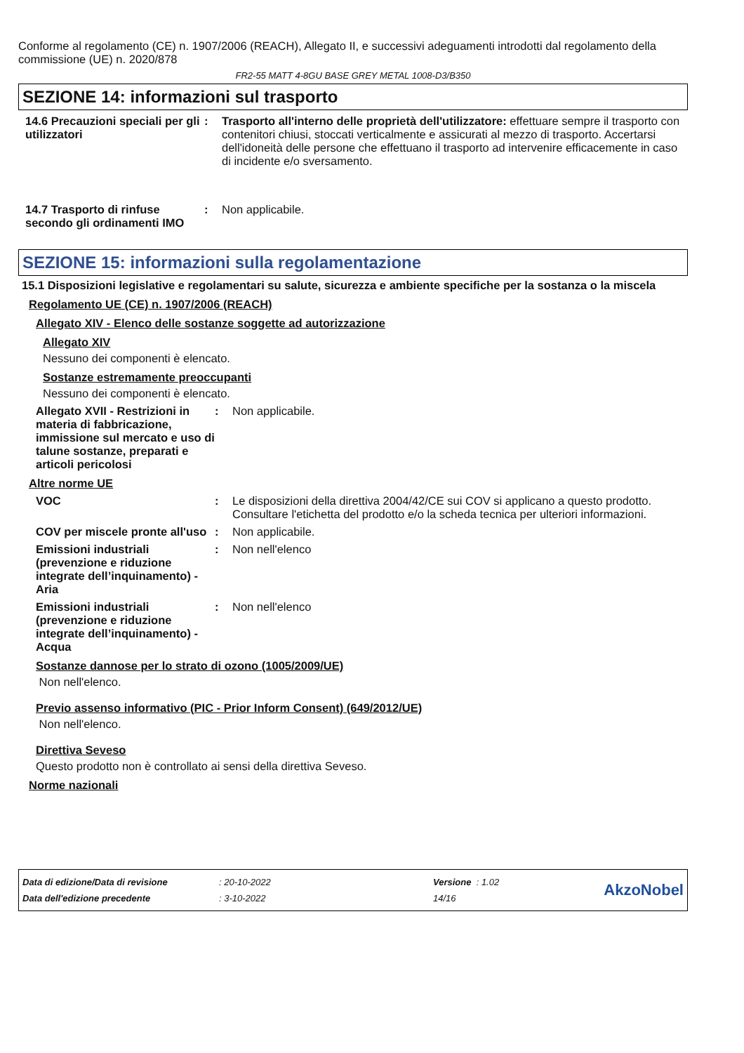Conforme al regolamento (CE) n. 1907/2006 (REACH), Allegato II, e successivi adeguamenti introdotti dal regolamento della commissione (UE) n. 2020/878
FR2-55 MATT 4-8GU BASE GREY METAL 1008-D3/B350
SEZIONE 14: informazioni sul trasporto
14.6 Precauzioni speciali per gli utilizzatori
: Trasporto all'interno delle proprietà dell'utilizzatore: effettuare sempre il trasporto con contenitori chiusi, stoccati verticalmente e assicurati al mezzo di trasporto. Accertarsi dell'idoneità delle persone che effettuano il trasporto ad intervenire efficacemente in caso di incidente e/o sversamento.
14.7 Trasporto di rinfuse secondo gli ordinamenti IMO
: Non applicabile.
SEZIONE 15: informazioni sulla regolamentazione
15.1 Disposizioni legislative e regolamentari su salute, sicurezza e ambiente specifiche per la sostanza o la miscela
Regolamento UE (CE) n. 1907/2006 (REACH)
Allegato XIV - Elenco delle sostanze soggette ad autorizzazione
Allegato XIV
Nessuno dei componenti è elencato.
Sostanze estremamente preoccupanti
Nessuno dei componenti è elencato.
Allegato XVII - Restrizioni in materia di fabbricazione, immissione sul mercato e uso di talune sostanze, preparati e articoli pericolosi
: Non applicabile.
Altre norme UE
VOC : Le disposizioni della direttiva 2004/42/CE sui COV si applicano a questo prodotto. Consultare l'etichetta del prodotto e/o la scheda tecnica per ulteriori informazioni.
COV per miscele pronte all'uso
: Non applicabile.
Emissioni industriali (prevenzione e riduzione integrate dell’inquinamento) - Aria
: Non nell'elenco
Emissioni industriali (prevenzione e riduzione integrate dell’inquinamento) - Acqua
: Non nell'elenco
Sostanze dannose per lo strato di ozono (1005/2009/UE)
Non nell'elenco.
Previo assenso informativo (PIC - Prior Inform Consent) (649/2012/UE)
Non nell'elenco.
Direttiva Seveso
Questo prodotto non è controllato ai sensi della direttiva Seveso.
Norme nazionali
| Data di edizione/Data di revisione | : 20-10-2022 | Versione : 1.02 |
| Data dell'edizione precedente | : 3-10-2022 | 14/16 |
AkzoNobel